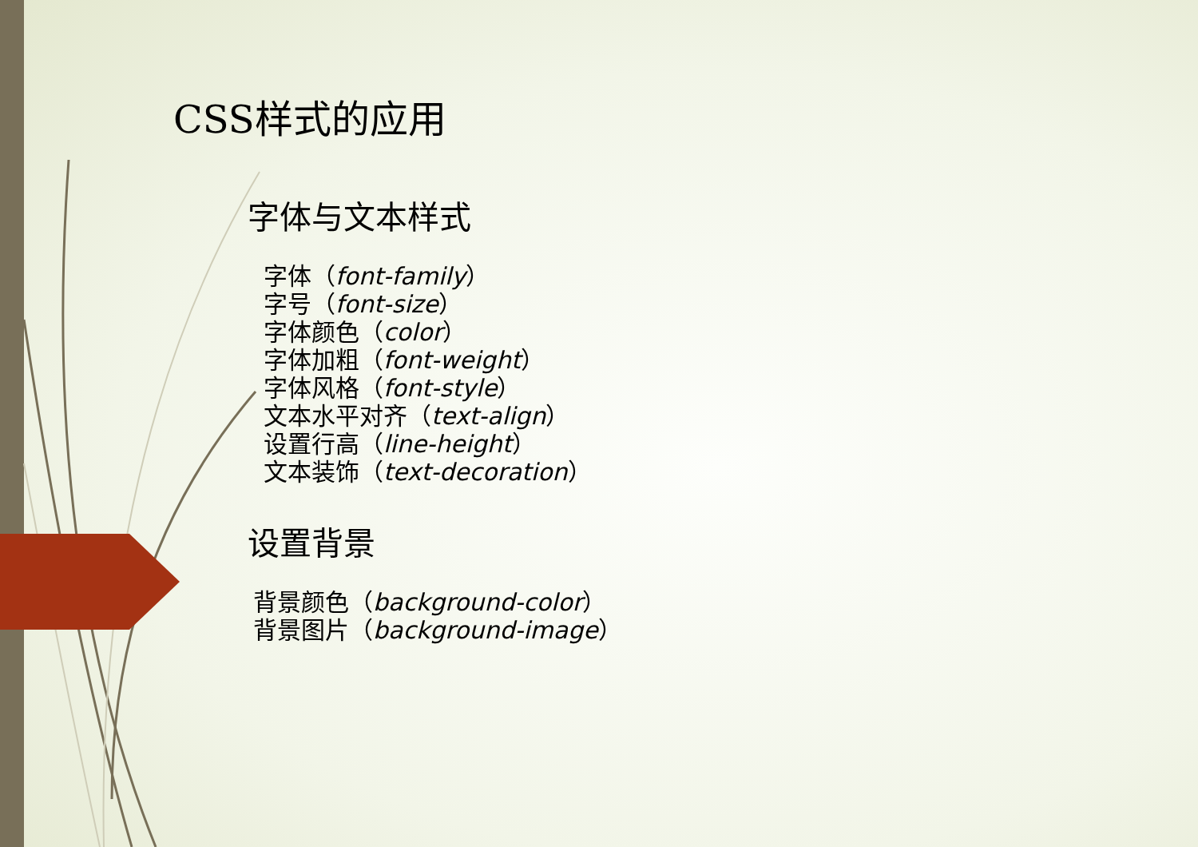CSS样式的应用
字体与文本样式
字体（font-family）
字号（font-size）
字体颜色（color）
字体加粗（font-weight）
字体风格（font-style）
文本水平对齐（text-align）
设置行高（line-height）
文本装饰（text-decoration）
设置背景
背景颜色（background-color）
背景图片（background-image）